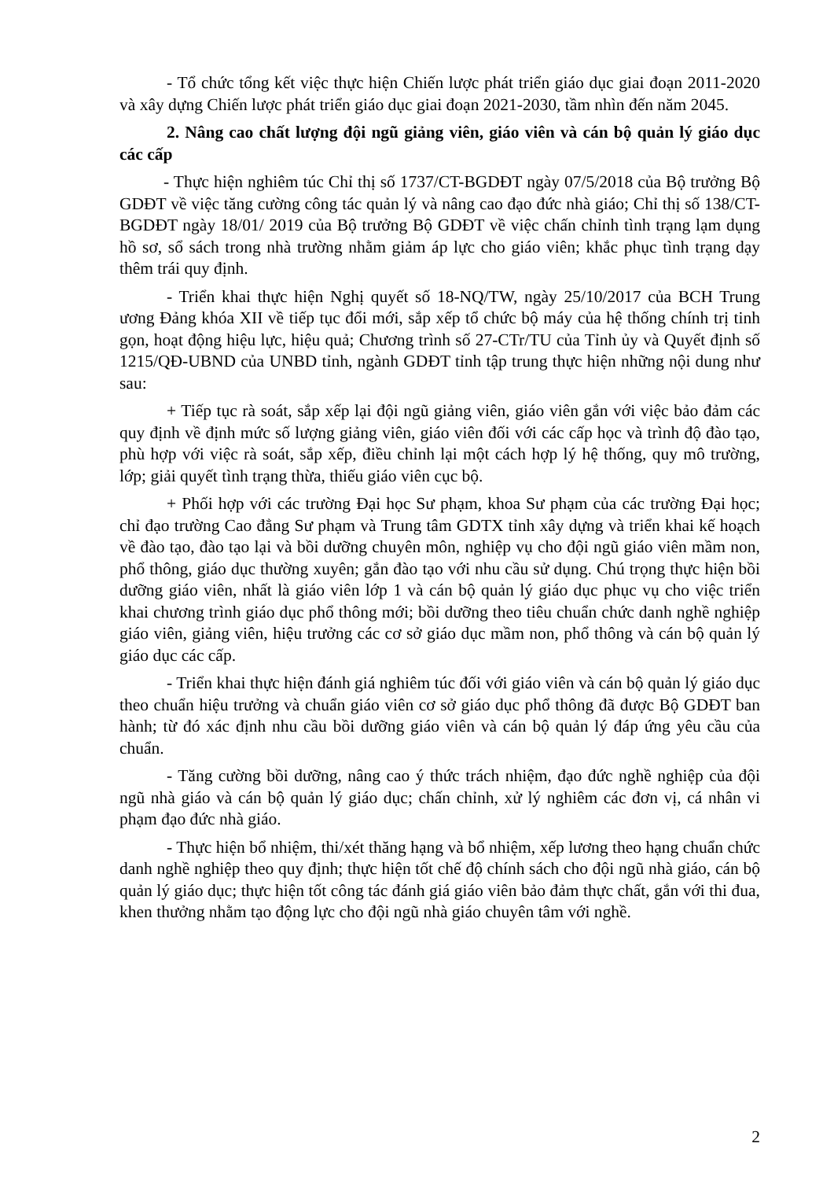- Tổ chức tổng kết việc thực hiện Chiến lược phát triển giáo dục giai đoạn 2011-2020 và xây dựng Chiến lược phát triển giáo dục giai đoạn 2021-2030, tầm nhìn đến năm 2045.
2. Nâng cao chất lượng đội ngũ giảng viên, giáo viên và cán bộ quản lý giáo dục các cấp
- Thực hiện nghiêm túc Chỉ thị số 1737/CT-BGDĐT ngày 07/5/2018 của Bộ trưởng Bộ GDĐT về việc tăng cường công tác quản lý và nâng cao đạo đức nhà giáo; Chỉ thị số 138/CT-BGDĐT ngày 18/01/ 2019 của Bộ trưởng Bộ GDĐT về việc chấn chỉnh tình trạng lạm dụng hồ sơ, sổ sách trong nhà trường nhằm giảm áp lực cho giáo viên; khắc phục tình trạng dạy thêm trái quy định.
- Triển khai thực hiện Nghị quyết số 18-NQ/TW, ngày 25/10/2017 của BCH Trung ương Đảng khóa XII về tiếp tục đổi mới, sắp xếp tổ chức bộ máy của hệ thống chính trị tinh gọn, hoạt động hiệu lực, hiệu quả; Chương trình số 27-CTr/TU của Tỉnh ủy và Quyết định số 1215/QĐ-UBND của UNBD tỉnh, ngành GDĐT tỉnh tập trung thực hiện những nội dung như sau:
+ Tiếp tục rà soát, sắp xếp lại đội ngũ giảng viên, giáo viên gắn với việc bảo đảm các quy định về định mức số lượng giảng viên, giáo viên đối với các cấp học và trình độ đào tạo, phù hợp với việc rà soát, sắp xếp, điều chỉnh lại một cách hợp lý hệ thống, quy mô trường, lớp; giải quyết tình trạng thừa, thiếu giáo viên cục bộ.
+ Phối hợp với các trường Đại học Sư phạm, khoa Sư phạm của các trường Đại học; chỉ đạo trường Cao đẳng Sư phạm và Trung tâm GDTX tỉnh xây dựng và triển khai kế hoạch về đào tạo, đào tạo lại và bồi dưỡng chuyên môn, nghiệp vụ cho đội ngũ giáo viên mầm non, phổ thông, giáo dục thường xuyên; gắn đào tạo với nhu cầu sử dụng. Chú trọng thực hiện bồi dưỡng giáo viên, nhất là giáo viên lớp 1 và cán bộ quản lý giáo dục phục vụ cho việc triển khai chương trình giáo dục phổ thông mới; bồi dưỡng theo tiêu chuẩn chức danh nghề nghiệp giáo viên, giảng viên, hiệu trưởng các cơ sở giáo dục mầm non, phổ thông và cán bộ quản lý giáo dục các cấp.
- Triển khai thực hiện đánh giá nghiêm túc đối với giáo viên và cán bộ quản lý giáo dục theo chuẩn hiệu trưởng và chuẩn giáo viên cơ sở giáo dục phổ thông đã được Bộ GDĐT ban hành; từ đó xác định nhu cầu bồi dưỡng giáo viên và cán bộ quản lý đáp ứng yêu cầu của chuẩn.
- Tăng cường bồi dưỡng, nâng cao ý thức trách nhiệm, đạo đức nghề nghiệp của đội ngũ nhà giáo và cán bộ quản lý giáo dục; chấn chỉnh, xử lý nghiêm các đơn vị, cá nhân vi phạm đạo đức nhà giáo.
- Thực hiện bổ nhiệm, thi/xét thăng hạng và bổ nhiệm, xếp lương theo hạng chuẩn chức danh nghề nghiệp theo quy định; thực hiện tốt chế độ chính sách cho đội ngũ nhà giáo, cán bộ quản lý giáo dục; thực hiện tốt công tác đánh giá giáo viên bảo đảm thực chất, gắn với thi đua, khen thưởng nhằm tạo động lực cho đội ngũ nhà giáo chuyên tâm với nghề.
2